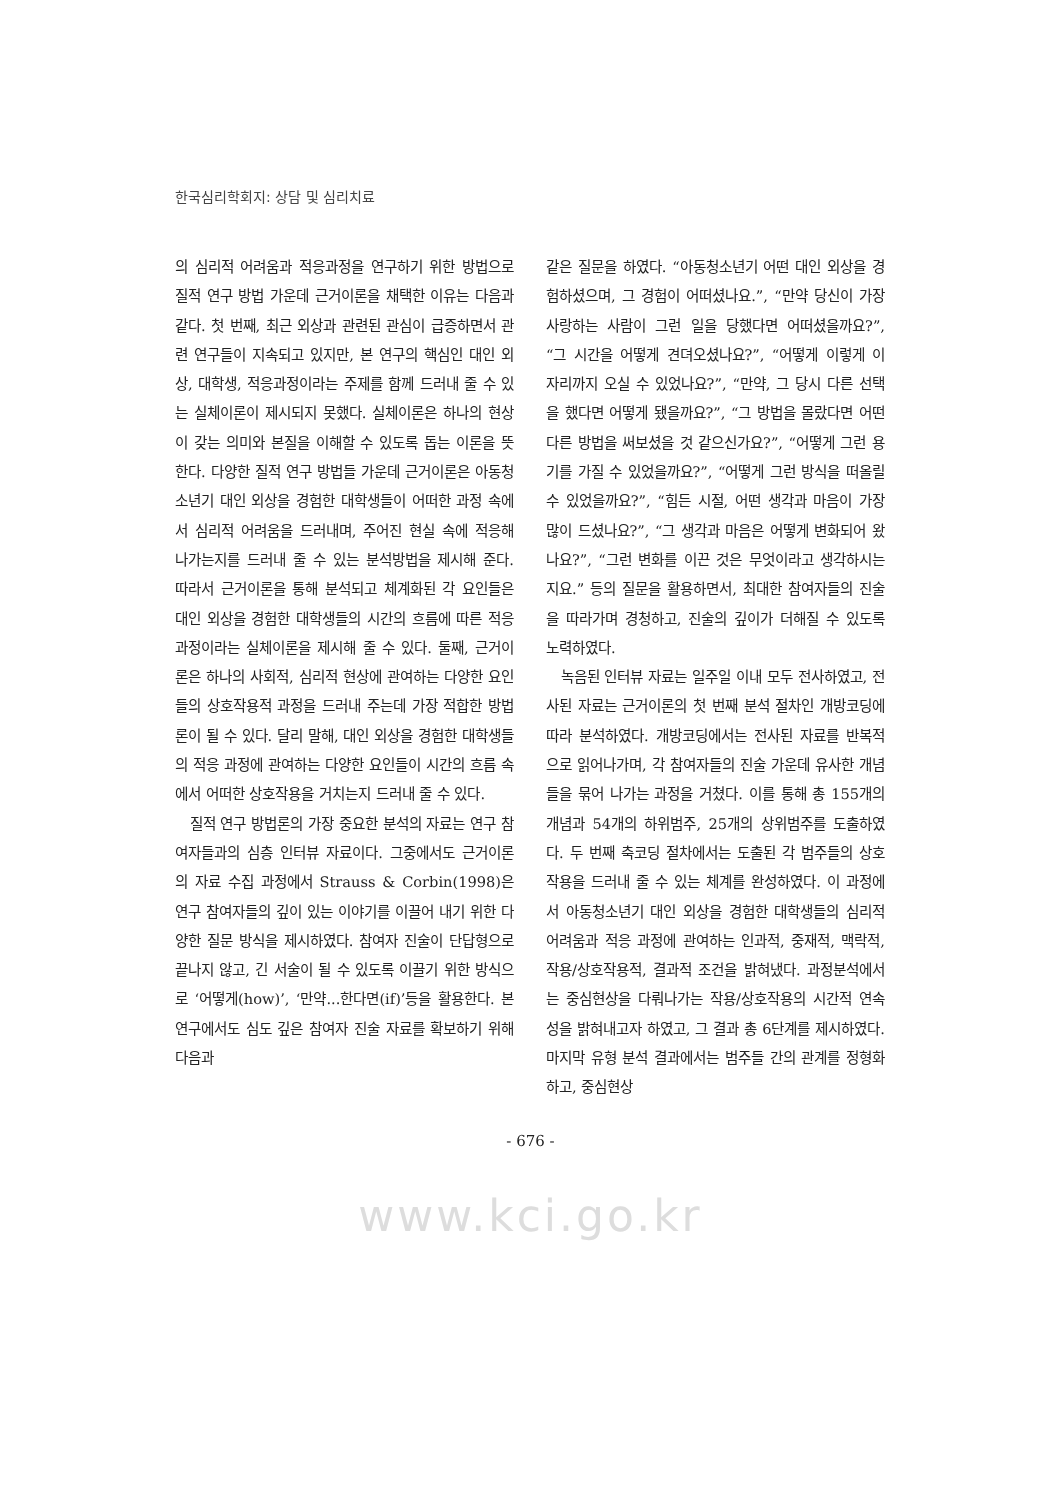한국심리학회지: 상담 및 심리치료
의 심리적 어려움과 적응과정을 연구하기 위한 방법으로 질적 연구 방법 가운데 근거이론을 채택한 이유는 다음과 같다. 첫 번째, 최근 외상과 관련된 관심이 급증하면서 관련 연구들이 지속되고 있지만, 본 연구의 핵심인 대인 외상, 대학생, 적응과정이라는 주제를 함께 드러내 줄 수 있는 실체이론이 제시되지 못했다. 실체이론은 하나의 현상이 갖는 의미와 본질을 이해할 수 있도록 돕는 이론을 뜻한다. 다양한 질적 연구 방법들 가운데 근거이론은 아동청소년기 대인 외상을 경험한 대학생들이 어떠한 과정 속에서 심리적 어려움을 드러내며, 주어진 현실 속에 적응해 나가는지를 드러내 줄 수 있는 분석방법을 제시해 준다. 따라서 근거이론을 통해 분석되고 체계화된 각 요인들은 대인 외상을 경험한 대학생들의 시간의 흐름에 따른 적응 과정이라는 실체이론을 제시해 줄 수 있다. 둘째, 근거이론은 하나의 사회적, 심리적 현상에 관여하는 다양한 요인들의 상호작용적 과정을 드러내 주는데 가장 적합한 방법론이 될 수 있다. 달리 말해, 대인 외상을 경험한 대학생들의 적응 과정에 관여하는 다양한 요인들이 시간의 흐름 속에서 어떠한 상호작용을 거치는지 드러내 줄 수 있다.
질적 연구 방법론의 가장 중요한 분석의 자료는 연구 참여자들과의 심층 인터뷰 자료이다. 그중에서도 근거이론의 자료 수집 과정에서 Strauss & Corbin(1998)은 연구 참여자들의 깊이 있는 이야기를 이끌어 내기 위한 다양한 질문 방식을 제시하였다. 참여자 진술이 단답형으로 끝나지 않고, 긴 서술이 될 수 있도록 이끌기 위한 방식으로 ‘어떻게(how)’, ‘만약...한다면(if)’등을 활용한다. 본 연구에서도 심도 깊은 참여자 진술 자료를 확보하기 위해 다음과
같은 질문을 하였다. “아동청소년기 어떤 대인 외상을 경험하셨으며, 그 경험이 어떠셨나요.”, “만약 당신이 가장 사랑하는 사람이 그런 일을 당했다면 어떠셨을까요?”, “그 시간을 어떻게 견뎌오셨나요?”, “어떻게 이렇게 이 자리까지 오실 수 있었나요?”, “만약, 그 당시 다른 선택을 했다면 어떻게 됐을까요?”, “그 방법을 몰랐다면 어떤 다른 방법을 써보셨을 것 같으신가요?”, “어떻게 그런 용기를 가질 수 있었을까요?”, “어떻게 그런 방식을 떠올릴 수 있었을까요?”, “힘든 시절, 어떤 생각과 마음이 가장 많이 드셨나요?”, “그 생각과 마음은 어떻게 변화되어 왔나요?”, “그런 변화를 이끈 것은 무엇이라고 생각하시는지요.” 등의 질문을 활용하면서, 최대한 참여자들의 진술을 따라가며 경청하고, 진술의 깊이가 더해질 수 있도록 노력하였다.
녹음된 인터뷰 자료는 일주일 이내 모두 전사하였고, 전사된 자료는 근거이론의 첫 번째 분석 절차인 개방코딩에 따라 분석하였다. 개방코딩에서는 전사된 자료를 반복적으로 읽어나가며, 각 참여자들의 진술 가운데 유사한 개념들을 묶어 나가는 과정을 거쳤다. 이를 통해 총 155개의 개념과 54개의 하위범주, 25개의 상위범주를 도출하였다. 두 번째 축코딩 절차에서는 도출된 각 범주들의 상호작용을 드러내 줄 수 있는 체계를 완성하였다. 이 과정에서 아동청소년기 대인 외상을 경험한 대학생들의 심리적 어려움과 적응 과정에 관여하는 인과적, 중재적, 맥락적, 작용/상호작용적, 결과적 조건을 밝혀냈다. 과정분석에서는 중심현상을 다뤄나가는 작용/상호작용의 시간적 연속성을 밝혀내고자 하였고, 그 결과 총 6단계를 제시하였다. 마지막 유형 분석 결과에서는 범주들 간의 관계를 정형화하고, 중심현상
- 676 -
www.kci.go.kr